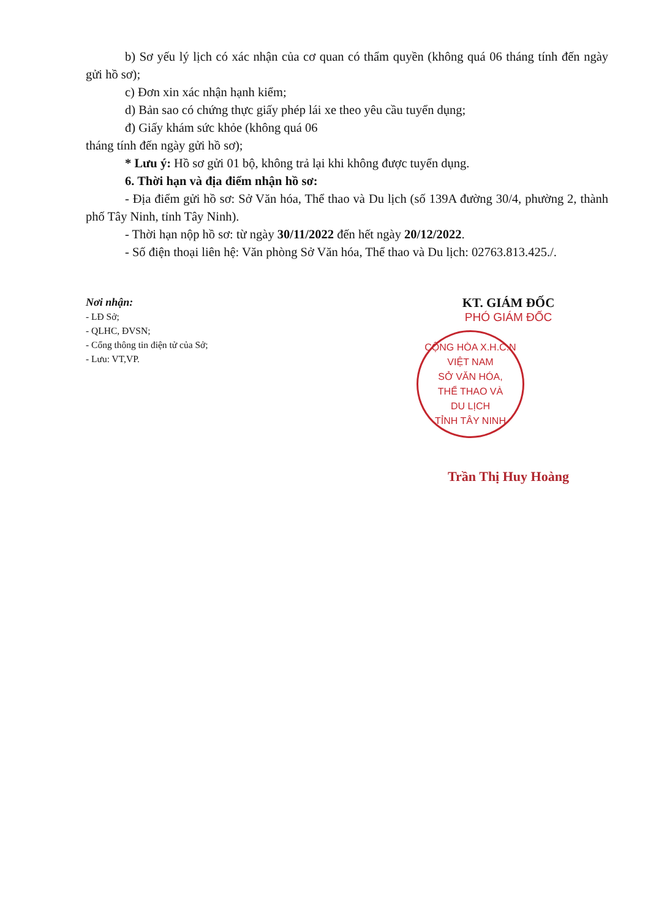b) Sơ yếu lý lịch có xác nhận của cơ quan có thẩm quyền (không quá 06 tháng tính đến ngày gửi hồ sơ);
c) Đơn xin xác nhận hạnh kiểm;
d) Bản sao có chứng thực giấy phép lái xe theo yêu cầu tuyển dụng;
đ) Giấy khám sức khỏe (không quá 06
tháng tính đến ngày gửi hồ sơ);
* Lưu ý: Hồ sơ gửi 01 bộ, không trả lại khi không được tuyển dụng.
6. Thời hạn và địa điểm nhận hồ sơ:
- Địa điểm gửi hồ sơ: Sở Văn hóa, Thể thao và Du lịch (số 139A đường 30/4, phường 2, thành phố Tây Ninh, tỉnh Tây Ninh).
- Thời hạn nộp hồ sơ: từ ngày 30/11/2022 đến hết ngày 20/12/2022.
- Số điện thoại liên hệ: Văn phòng Sở Văn hóa, Thể thao và Du lịch: 02763.813.425./.
Nơi nhận:
- LĐ Sở;
- QLHC, ĐVSN;
- Cổng thông tin điện tử của Sở;
- Lưu: VT,VP.
KT. GIÁM ĐỐC
PHÓ GIÁM ĐỐC
CỘNG HÒA X.H.C.N VIỆT NAM
SỞ VĂN HÓA,
THỂ THAO VÀ
DU LỊCH
TỈNH TÂY NINH
Trần Thị Huy Hoàng